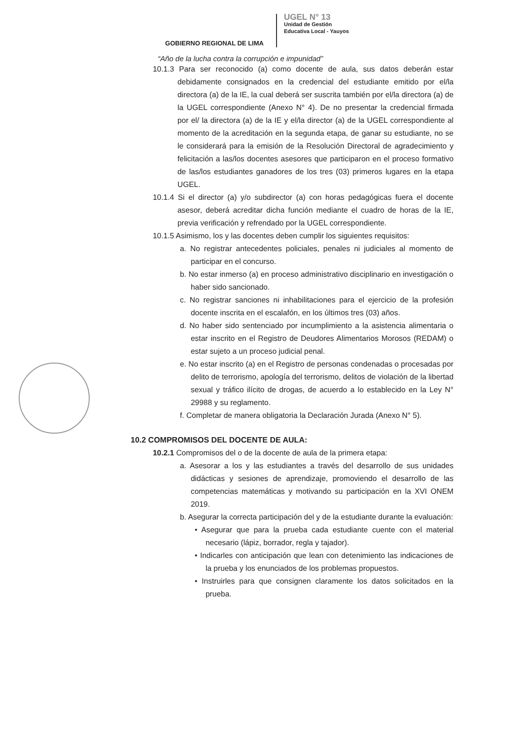GOBIERNO REGIONAL DE LIMA
UGEL N° 13
Unidad de Gestión
Educativa Local - Yauyos
“Año de la lucha contra la corrupción e impunidad”
10.1.3 Para ser reconocido (a) como docente de aula, sus datos deberán estar debidamente consignados en la credencial del estudiante emitido por el/la directora (a) de la IE, la cual deberá ser suscrita también por el/la directora (a) de la UGEL correspondiente (Anexo N° 4). De no presentar la credencial firmada por el/ la directora (a) de la IE y el/la director (a) de la UGEL correspondiente al momento de la acreditación en la segunda etapa, de ganar su estudiante, no se le considerará para la emisión de la Resolución Directoral de agradecimiento y felicitación a las/los docentes asesores que participaron en el proceso formativo de las/los estudiantes ganadores de los tres (03) primeros lugares en la etapa UGEL.
10.1.4 Si el director (a) y/o subdirector (a) con horas pedagógicas fuera el docente asesor, deberá acreditar dicha función mediante el cuadro de horas de la IE, previa verificación y refrendado por la UGEL correspondiente.
10.1.5 Asimismo, los y las docentes deben cumplir los siguientes requisitos:
a. No registrar antecedentes policiales, penales ni judiciales al momento de participar en el concurso.
b. No estar inmerso (a) en proceso administrativo disciplinario en investigación o haber sido sancionado.
c. No registrar sanciones ni inhabilitaciones para el ejercicio de la profesión docente inscrita en el escalafón, en los últimos tres (03) años.
d. No haber sido sentenciado por incumplimiento a la asistencia alimentaria o estar inscrito en el Registro de Deudores Alimentarios Morosos (REDAM) o estar sujeto a un proceso judicial penal.
e. No estar inscrito (a) en el Registro de personas condenadas o procesadas por delito de terrorismo, apología del terrorismo, delitos de violación de la libertad sexual y tráfico ilícito de drogas, de acuerdo a lo establecido en la Ley N° 29988 y su reglamento.
f. Completar de manera obligatoria la Declaración Jurada (Anexo N° 5).
10.2 COMPROMISOS DEL DOCENTE DE AULA:
10.2.1 Compromisos del o de la docente de aula de la primera etapa:
a. Asesorar a los y las estudiantes a través del desarrollo de sus unidades didácticas y sesiones de aprendizaje, promoviendo el desarrollo de las competencias matemáticas y motivando su participación en la XVI ONEM 2019.
b. Asegurar la correcta participación del y de la estudiante durante la evaluación:
• Asegurar que para la prueba cada estudiante cuente con el material necesario (lápiz, borrador, regla y tajador).
• Indicarles con anticipación que lean con detenimiento las indicaciones de la prueba y los enunciados de los problemas propuestos.
• Instruirles para que consignen claramente los datos solicitados en la prueba.